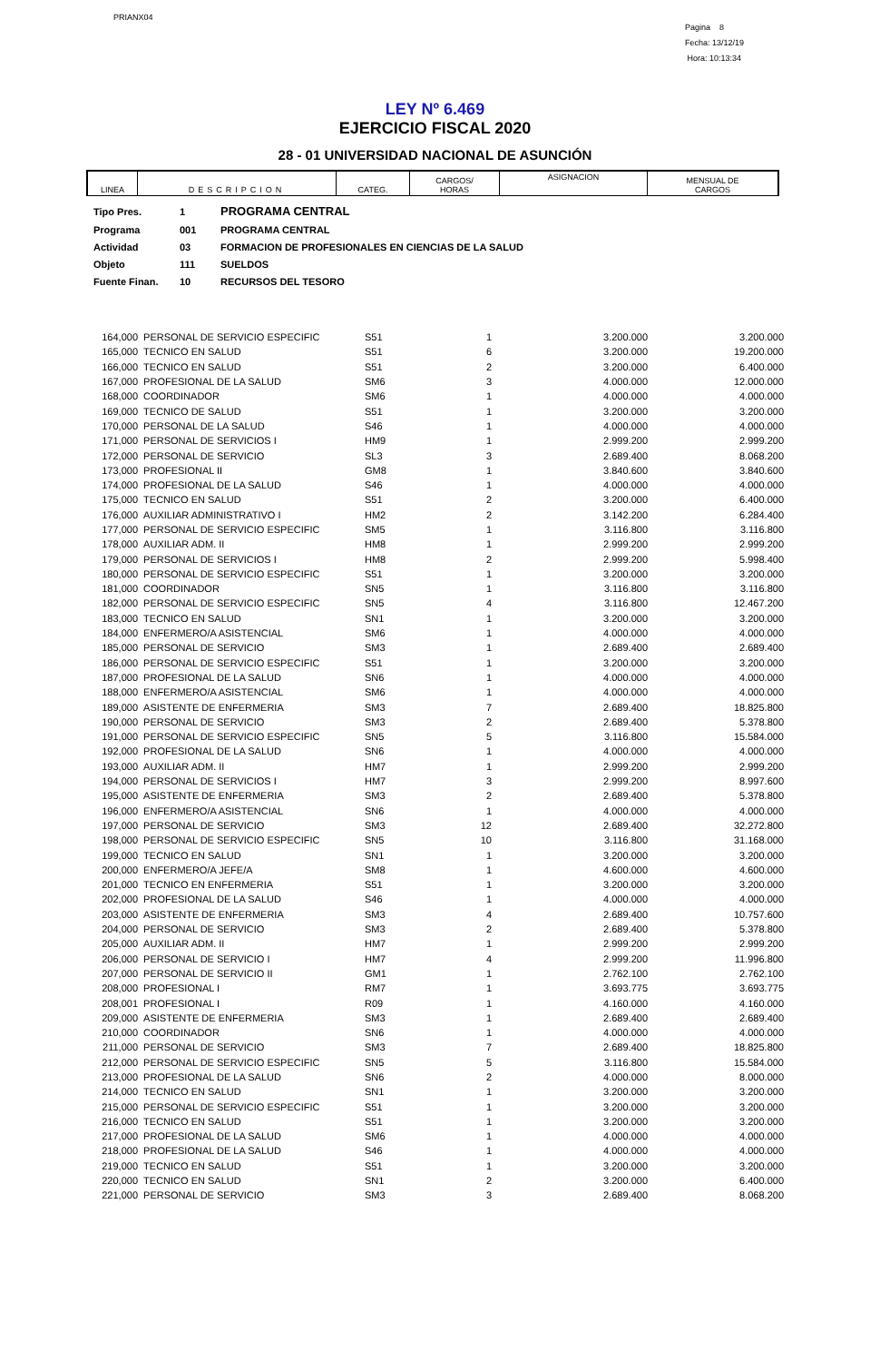PRIANX04
Pagina 8
Fecha: 13/12/19
Hora: 10:13:34
LEY Nº 6.469
EJERCICIO FISCAL 2020
28 - 01 UNIVERSIDAD NACIONAL DE ASUNCIÓN
| LINEA | DESCRIPCION | CATEG. | CARGOS/ HORAS | ASIGNACION | MENSUAL DE CARGOS |
| Tipo Pres. | 1 | PROGRAMA CENTRAL |
| Programa | 001 | PROGRAMA CENTRAL |
| Actividad | 03 | FORMACION DE PROFESIONALES EN CIENCIAS DE LA SALUD |
| Objeto | 111 | SUELDOS |
| Fuente Finan. | 10 | RECURSOS DEL TESORO |
| 164,000 | PERSONAL DE SERVICIO ESPECIFIC | S51 | 1 | 3.200.000 | 3.200.000 |
| 165,000 | TECNICO EN SALUD | S51 | 6 | 3.200.000 | 19.200.000 |
| 166,000 | TECNICO EN SALUD | S51 | 2 | 3.200.000 | 6.400.000 |
| 167,000 | PROFESIONAL DE LA SALUD | SM6 | 3 | 4.000.000 | 12.000.000 |
| 168,000 | COORDINADOR | SM6 | 1 | 4.000.000 | 4.000.000 |
| 169,000 | TECNICO DE SALUD | S51 | 1 | 3.200.000 | 3.200.000 |
| 170,000 | PERSONAL DE LA SALUD | S46 | 1 | 4.000.000 | 4.000.000 |
| 171,000 | PERSONAL DE SERVICIOS I | HM9 | 1 | 2.999.200 | 2.999.200 |
| 172,000 | PERSONAL DE SERVICIO | SL3 | 3 | 2.689.400 | 8.068.200 |
| 173,000 | PROFESIONAL II | GM8 | 1 | 3.840.600 | 3.840.600 |
| 174,000 | PROFESIONAL DE LA SALUD | S46 | 1 | 4.000.000 | 4.000.000 |
| 175,000 | TECNICO EN SALUD | S51 | 2 | 3.200.000 | 6.400.000 |
| 176,000 | AUXILIAR ADMINISTRATIVO I | HM2 | 2 | 3.142.200 | 6.284.400 |
| 177,000 | PERSONAL DE SERVICIO ESPECIFIC | SM5 | 1 | 3.116.800 | 3.116.800 |
| 178,000 | AUXILIAR ADM. II | HM8 | 1 | 2.999.200 | 2.999.200 |
| 179,000 | PERSONAL DE SERVICIOS I | HM8 | 2 | 2.999.200 | 5.998.400 |
| 180,000 | PERSONAL DE SERVICIO ESPECIFIC | S51 | 1 | 3.200.000 | 3.200.000 |
| 181,000 | COORDINADOR | SN5 | 1 | 3.116.800 | 3.116.800 |
| 182,000 | PERSONAL DE SERVICIO ESPECIFIC | SN5 | 4 | 3.116.800 | 12.467.200 |
| 183,000 | TECNICO EN SALUD | SN1 | 1 | 3.200.000 | 3.200.000 |
| 184,000 | ENFERMERO/A ASISTENCIAL | SM6 | 1 | 4.000.000 | 4.000.000 |
| 185,000 | PERSONAL DE SERVICIO | SM3 | 1 | 2.689.400 | 2.689.400 |
| 186,000 | PERSONAL DE SERVICIO ESPECIFIC | S51 | 1 | 3.200.000 | 3.200.000 |
| 187,000 | PROFESIONAL DE LA SALUD | SN6 | 1 | 4.000.000 | 4.000.000 |
| 188,000 | ENFERMERO/A ASISTENCIAL | SM6 | 1 | 4.000.000 | 4.000.000 |
| 189,000 | ASISTENTE DE ENFERMERIA | SM3 | 7 | 2.689.400 | 18.825.800 |
| 190,000 | PERSONAL DE SERVICIO | SM3 | 2 | 2.689.400 | 5.378.800 |
| 191,000 | PERSONAL DE SERVICIO ESPECIFIC | SN5 | 5 | 3.116.800 | 15.584.000 |
| 192,000 | PROFESIONAL DE LA SALUD | SN6 | 1 | 4.000.000 | 4.000.000 |
| 193,000 | AUXILIAR ADM. II | HM7 | 1 | 2.999.200 | 2.999.200 |
| 194,000 | PERSONAL DE SERVICIOS I | HM7 | 3 | 2.999.200 | 8.997.600 |
| 195,000 | ASISTENTE DE ENFERMERIA | SM3 | 2 | 2.689.400 | 5.378.800 |
| 196,000 | ENFERMERO/A ASISTENCIAL | SN6 | 1 | 4.000.000 | 4.000.000 |
| 197,000 | PERSONAL DE SERVICIO | SM3 | 12 | 2.689.400 | 32.272.800 |
| 198,000 | PERSONAL DE SERVICIO ESPECIFIC | SN5 | 10 | 3.116.800 | 31.168.000 |
| 199,000 | TECNICO EN SALUD | SN1 | 1 | 3.200.000 | 3.200.000 |
| 200,000 | ENFERMERO/A JEFE/A | SM8 | 1 | 4.600.000 | 4.600.000 |
| 201,000 | TECNICO EN ENFERMERIA | S51 | 1 | 3.200.000 | 3.200.000 |
| 202,000 | PROFESIONAL DE LA SALUD | S46 | 1 | 4.000.000 | 4.000.000 |
| 203,000 | ASISTENTE DE ENFERMERIA | SM3 | 4 | 2.689.400 | 10.757.600 |
| 204,000 | PERSONAL DE SERVICIO | SM3 | 2 | 2.689.400 | 5.378.800 |
| 205,000 | AUXILIAR ADM. II | HM7 | 1 | 2.999.200 | 2.999.200 |
| 206,000 | PERSONAL DE SERVICIO I | HM7 | 4 | 2.999.200 | 11.996.800 |
| 207,000 | PERSONAL DE SERVICIO II | GM1 | 1 | 2.762.100 | 2.762.100 |
| 208,000 | PROFESIONAL I | RM7 | 1 | 3.693.775 | 3.693.775 |
| 208,001 | PROFESIONAL I | R09 | 1 | 4.160.000 | 4.160.000 |
| 209,000 | ASISTENTE DE ENFERMERIA | SM3 | 1 | 2.689.400 | 2.689.400 |
| 210,000 | COORDINADOR | SN6 | 1 | 4.000.000 | 4.000.000 |
| 211,000 | PERSONAL DE SERVICIO | SM3 | 7 | 2.689.400 | 18.825.800 |
| 212,000 | PERSONAL DE SERVICIO ESPECIFIC | SN5 | 5 | 3.116.800 | 15.584.000 |
| 213,000 | PROFESIONAL DE LA SALUD | SN6 | 2 | 4.000.000 | 8.000.000 |
| 214,000 | TECNICO EN SALUD | SN1 | 1 | 3.200.000 | 3.200.000 |
| 215,000 | PERSONAL DE SERVICIO ESPECIFIC | S51 | 1 | 3.200.000 | 3.200.000 |
| 216,000 | TECNICO EN SALUD | S51 | 1 | 3.200.000 | 3.200.000 |
| 217,000 | PROFESIONAL DE LA SALUD | SM6 | 1 | 4.000.000 | 4.000.000 |
| 218,000 | PROFESIONAL DE LA SALUD | S46 | 1 | 4.000.000 | 4.000.000 |
| 219,000 | TECNICO EN SALUD | S51 | 1 | 3.200.000 | 3.200.000 |
| 220,000 | TECNICO EN SALUD | SN1 | 2 | 3.200.000 | 6.400.000 |
| 221,000 | PERSONAL DE SERVICIO | SM3 | 3 | 2.689.400 | 8.068.200 |